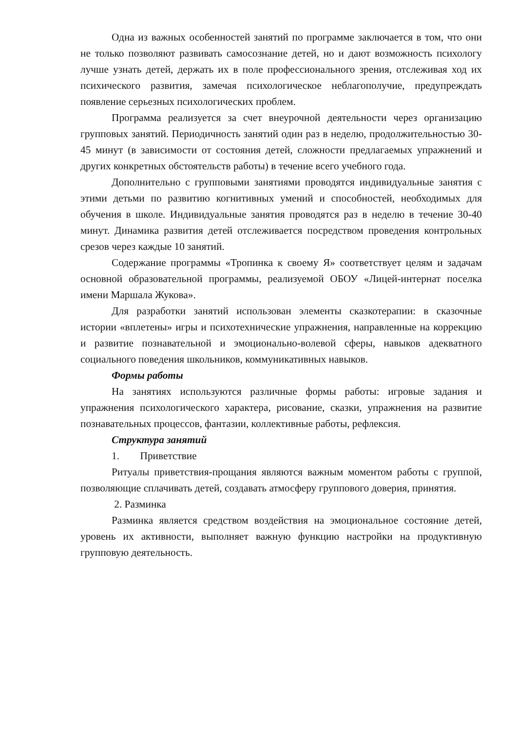Одна из важных особенностей занятий по программе заключается в том, что они не только позволяют развивать самосознание детей, но и дают возможность психологу лучше узнать детей, держать их в поле профессионального зрения, отслеживая ход их психического развития, замечая психологическое неблагополучие, предупреждать появление серьезных психологических проблем.
Программа реализуется за счет внеурочной деятельности через организацию групповых занятий. Периодичность занятий один раз в неделю, продолжительностью 30-45 минут (в зависимости от состояния детей, сложности предлагаемых упражнений и других конкретных обстоятельств работы) в течение всего учебного года.
Дополнительно с групповыми занятиями проводятся индивидуальные занятия с этими детьми по развитию когнитивных умений и способностей, необходимых для обучения в школе. Индивидуальные занятия проводятся раз в неделю в течение 30-40 минут. Динамика развития детей отслеживается посредством проведения контрольных срезов через каждые 10 занятий.
Содержание программы «Тропинка к своему Я» соответствует целям и задачам основной образовательной программы, реализуемой ОБОУ «Лицей-интернат поселка имени Маршала Жукова».
Для разработки занятий использован элементы сказкотерапии: в сказочные истории «вплетены» игры и психотехнические упражнения, направленные на коррекцию и развитие познавательной и эмоционально-волевой сферы, навыков адекватного социального поведения школьников, коммуникативных навыков.
Формы работы
На занятиях используются различные формы работы: игровые задания и упражнения психологического характера, рисование, сказки, упражнения на развитие познавательных процессов, фантазии, коллективные работы, рефлексия.
Структура занятий
1. Приветствие
Ритуалы приветствия-прощания являются важным моментом работы с группой, позволяющие сплачивать детей, создавать атмосферу группового доверия, принятия.
2. Разминка
Разминка является средством воздействия на эмоциональное состояние детей, уровень их активности, выполняет важную функцию настройки на продуктивную групповую деятельность.